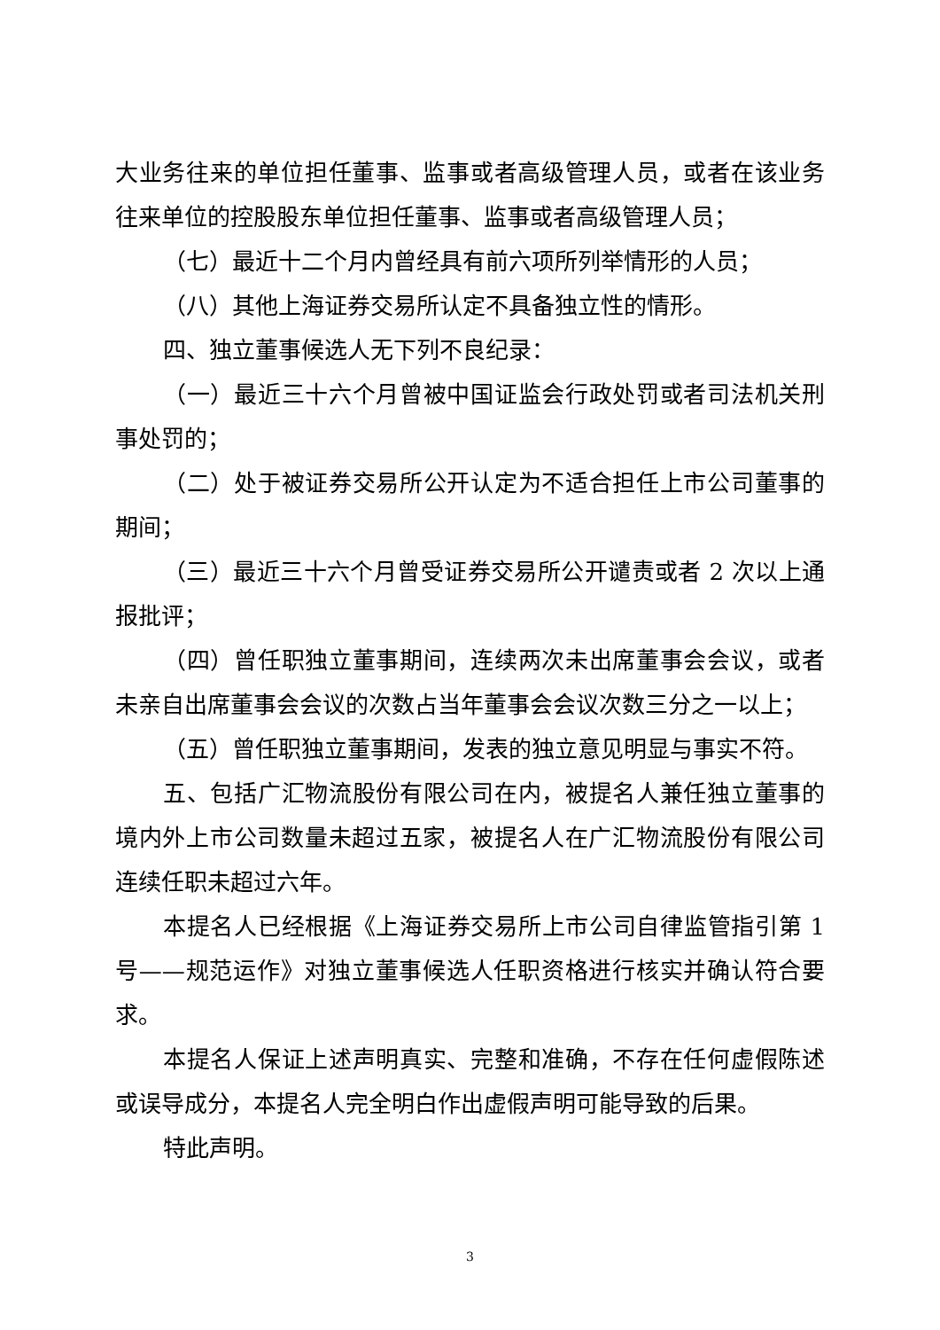大业务往来的单位担任董事、监事或者高级管理人员，或者在该业务往来单位的控股股东单位担任董事、监事或者高级管理人员；
（七）最近十二个月内曾经具有前六项所列举情形的人员；
（八）其他上海证券交易所认定不具备独立性的情形。
四、独立董事候选人无下列不良纪录：
（一）最近三十六个月曾被中国证监会行政处罚或者司法机关刑事处罚的；
（二）处于被证券交易所公开认定为不适合担任上市公司董事的期间；
（三）最近三十六个月曾受证券交易所公开谴责或者 2 次以上通报批评；
（四）曾任职独立董事期间，连续两次未出席董事会会议，或者未亲自出席董事会会议的次数占当年董事会会议次数三分之一以上；
（五）曾任职独立董事期间，发表的独立意见明显与事实不符。
五、包括广汇物流股份有限公司在内，被提名人兼任独立董事的境内外上市公司数量未超过五家，被提名人在广汇物流股份有限公司连续任职未超过六年。
本提名人已经根据《上海证券交易所上市公司自律监管指引第 1 号——规范运作》对独立董事候选人任职资格进行核实并确认符合要求。
本提名人保证上述声明真实、完整和准确，不存在任何虚假陈述或误导成分，本提名人完全明白作出虚假声明可能导致的后果。
特此声明。
3